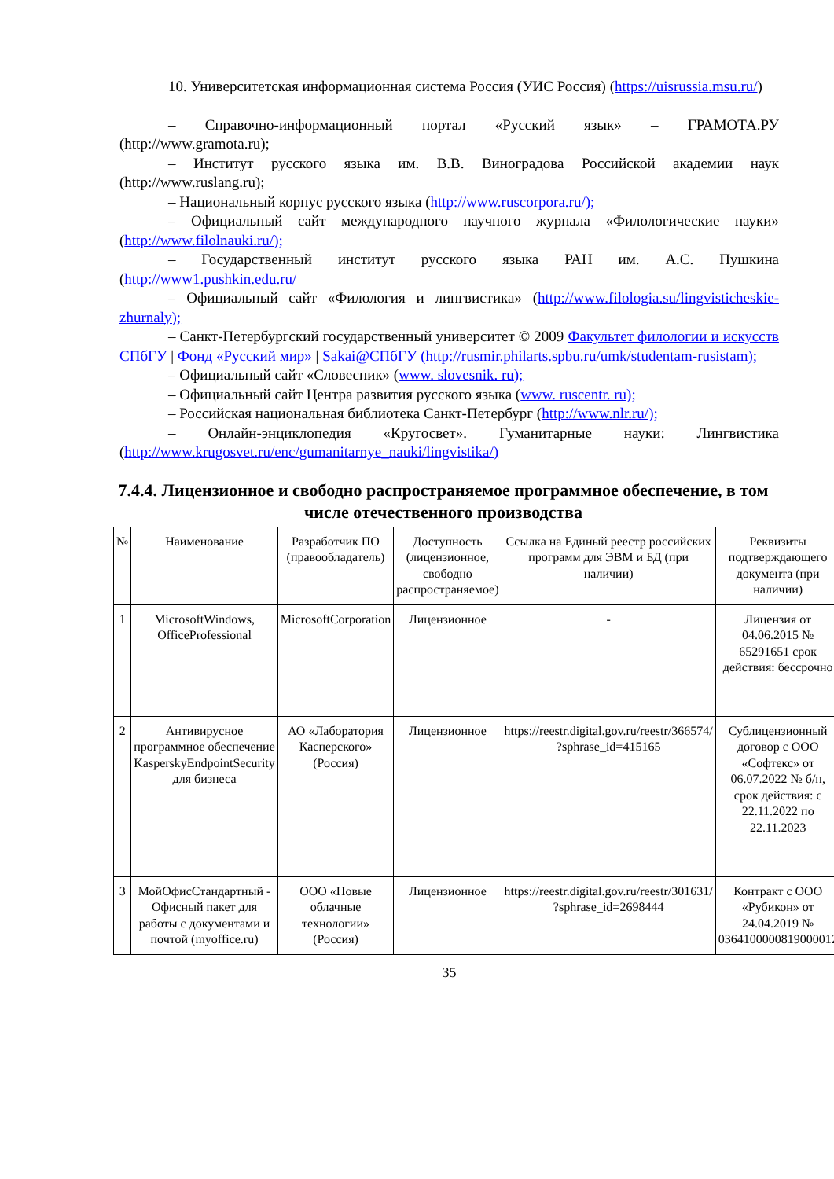10. Университетская информационная система Россия (УИС Россия) (https://uisrussia.msu.ru/)
– Справочно-информационный портал «Русский язык» – ГРАМОТА.РУ (http://www.gramota.ru);
– Институт русского языка им. В.В. Виноградова Российской академии наук (http://www.ruslang.ru);
– Национальный корпус русского языка (http://www.ruscorpora.ru/);
– Официальный сайт международного научного журнала «Филологические науки» (http://www.filolnauki.ru/);
– Государственный институт русского языка РАН им. А.С. Пушкина (http://www1.pushkin.edu.ru/
– Официальный сайт «Филология и лингвистика» (http://www.filologia.su/lingvisticheskie-zhurnaly);
– Санкт-Петербургский государственный университет © 2009 Факультет филологии и искусств СПбГУ | Фонд «Русский мир» | Sakai@СПбГУ (http://rusmir.philarts.spbu.ru/umk/studentam-rusistam);
– Официальный сайт «Словесник» (www. slovesnik. ru);
– Официальный сайт Центра развития русского языка (www. ruscentr. ru);
– Российская национальная библиотека Санкт-Петербург (http://www.nlr.ru/);
– Онлайн-энциклопедия «Кругосвет». Гуманитарные науки: Лингвистика (http://www.krugosvet.ru/enc/gumanitarnye_nauki/lingvistika/)
7.4.4. Лицензионное и свободно распространяемое программное обеспечение, в том числе отечественного производства
| № | Наименование | Разработчик ПО (правообладатель) | Доступность (лицензионное, свободно распространяемое) | Ссылка на Единый реестр российских программ для ЭВМ и БД (при наличии) | Реквизиты подтверждающего документа (при наличии) |
| --- | --- | --- | --- | --- | --- |
| 1 | MicrosoftWindows, OfficeProfessional | MicrosoftCorporation | Лицензионное | - | Лицензия от 04.06.2015 № 65291651 срок действия: бессрочно |
| 2 | Антивирусное программное обеспечение KasperskyEndpointSecurity для бизнеса | АО «Лаборатория Касперского» (Россия) | Лицензионное | https://reestr.digital.gov.ru/reestr/366574/ ?sphrase_id=415165 | Сублицензионный договор с ООО «Софтекс» от 06.07.2022 № б/н, срок действия: с 22.11.2022 по 22.11.2023 |
| 3 | МойОфисСтандартный - Офисный пакет для работы с документами и почтой (myoffice.ru) | ООО «Новые облачные технологии» (Россия) | Лицензионное | https://reestr.digital.gov.ru/reestr/301631/ ?sphrase_id=2698444 | Контракт с ООО «Рубикон» от 24.04.2019 № 0364100000819000012 |
35